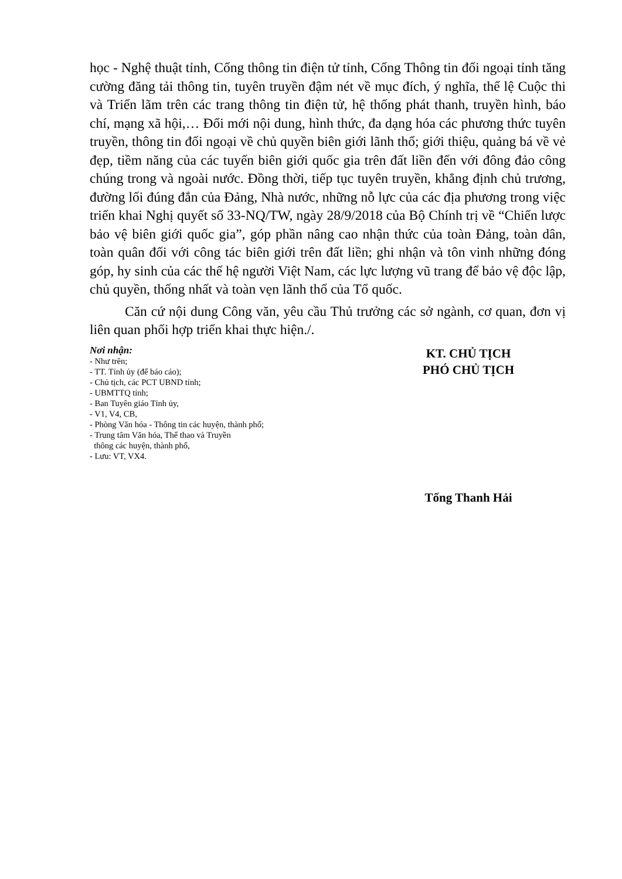học - Nghệ thuật tỉnh, Cổng thông tin điện tử tỉnh, Cổng Thông tin đối ngoại tỉnh tăng cường đăng tải thông tin, tuyên truyền đậm nét về mục đích, ý nghĩa, thể lệ Cuộc thi và Triển lãm trên các trang thông tin điện tử, hệ thống phát thanh, truyền hình, báo chí, mạng xã hội,… Đổi mới nội dung, hình thức, đa dạng hóa các phương thức tuyên truyền, thông tin đối ngoại về chủ quyền biên giới lãnh thổ; giới thiệu, quảng bá về vẻ đẹp, tiềm năng của các tuyến biên giới quốc gia trên đất liền đến với đông đảo công chúng trong và ngoài nước. Đồng thời, tiếp tục tuyên truyền, khẳng định chủ trương, đường lối đúng đắn của Đảng, Nhà nước, những nỗ lực của các địa phương trong việc triển khai Nghị quyết số 33-NQ/TW, ngày 28/9/2018 của Bộ Chính trị về “Chiến lược bảo vệ biên giới quốc gia”, góp phần nâng cao nhận thức của toàn Đảng, toàn dân, toàn quân đối với công tác biên giới trên đất liền; ghi nhận và tôn vinh những đóng góp, hy sinh của các thế hệ người Việt Nam, các lực lượng vũ trang để bảo vệ độc lập, chủ quyền, thống nhất và toàn vẹn lãnh thổ của Tổ quốc.
Căn cứ nội dung Công văn, yêu cầu Thủ trưởng các sở ngành, cơ quan, đơn vị liên quan phối hợp triển khai thực hiện./.
Nơi nhận:
- Như trên;
- TT. Tỉnh ủy (để báo cáo);
- Chủ tịch, các PCT UBND tỉnh;
- UBMTTQ tỉnh;
- Ban Tuyên giáo Tỉnh ủy,
- V1, V4, CB,
- Phòng Văn hóa - Thông tin các huyện, thành phố;
- Trung tâm Văn hóa, Thể thao và Truyền
thông các huyện, thành phố,
- Lưu: VT, VX4.
KT. CHỦ TỊCH
PHÓ CHỦ TỊCH
Tống Thanh Hải